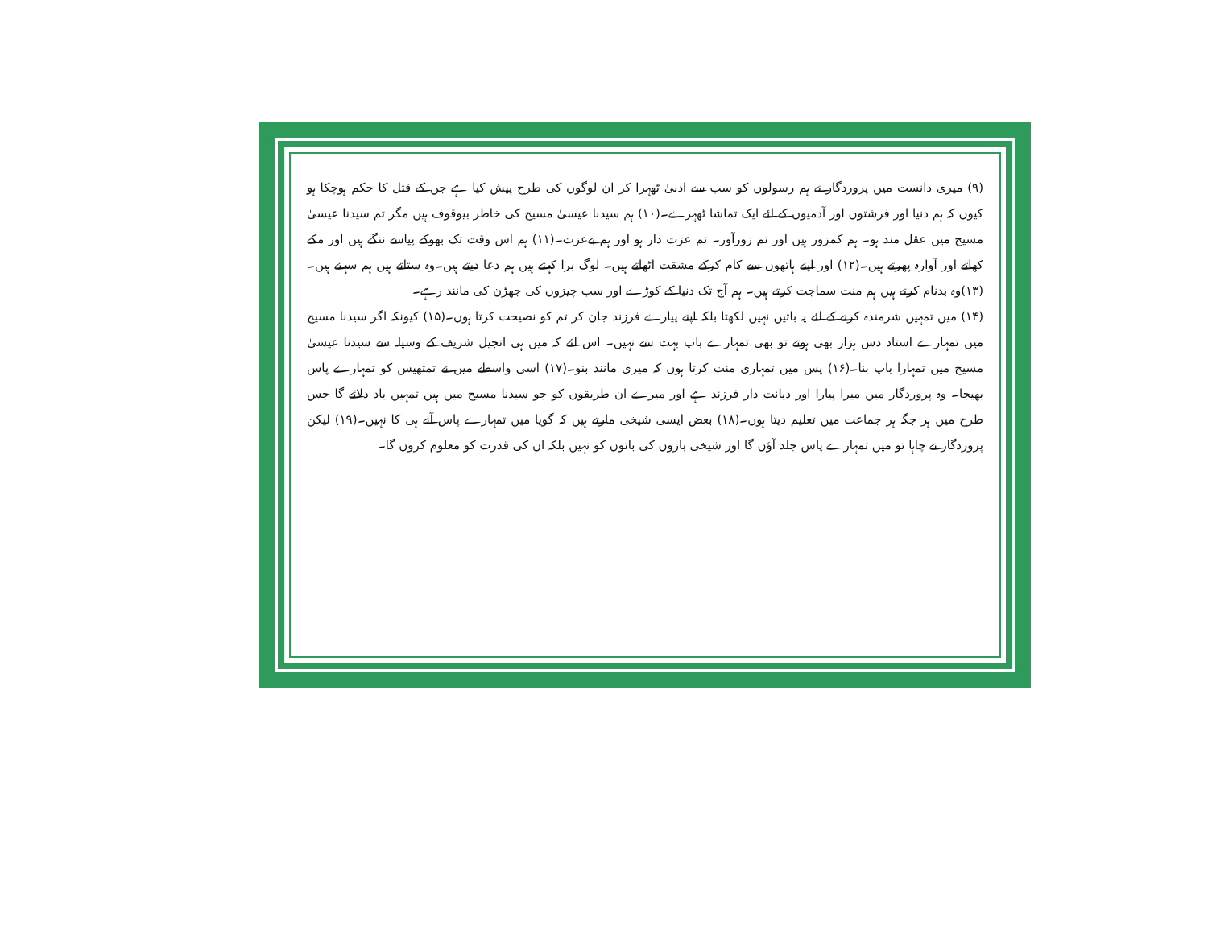(۹) میری دانست میں پروردگار نے ہم رسولوں کو سب سے ادنیٰ ٹھہرا کر ان لوگوں کی طرح پیش کیا ہے جن کے قتل کا حکم ہوچکا ہو کیوں کہ ہم دنیا اور فرشتوں اور آدمیوں کے لئے ایک تماشا ٹھہرے۔(۱۰) ہم سیدنا عیسیٰ مسیح کی خاطر بیوقوف ہیں مگر تم سیدنا عیسیٰ مسیح میں عقل مند ہو۔ ہم کمزور ہیں اور تم زورآور۔ تم عزت دار ہو اور ہم بےعزت۔(۱۱) ہم اس وقت تک بھوکے پیاسے ننگے ہیں اور مکے کھاتے اور آوارہ پھرتے ہیں۔(۱۲) اور اپنے ہاتھوں سے کام کرکے مشقت اٹھاتے ہیں۔ لوگ برا کہتے ہیں ہم دعا دیتے ہیں۔وہ ستاتے ہیں ہم سہتے ہیں۔(۱۳)وہ بدنام کرتے ہیں ہم منت سماجت کرتے ہیں۔ ہم آج تک دنیا کے کوڑے اور سب چیزوں کی جھڑن کی مانند رہے۔
(۱۴) میں تمہیں شرمندہ کرنے کے لئے یہ باتیں نہیں لکھتا بلکہ اپنے پیارے فرزند جان کر تم کو نصیحت کرتا ہوں۔(۱۵) کیونکہ اگر سیدنا مسیح میں تمہارے استاد دس ہزار بھی ہوتے تو بھی تمہارے باپ بہت سے نہیں۔ اس لئے کہ میں ہی انجیل شریف کے وسیلہ سے سیدنا عیسیٰ مسیح میں تمہارا باپ بنا۔(۱۶) پس میں تمہاری منت کرتا ہوں کہ میری مانند بنو۔(۱۷) اسی واسطے میں نے تمتھیس کو تمہارے پاس بھیجا۔ وہ پروردگار میں میرا پیارا اور دیانت دار فرزند ہے اور میرے ان طریقوں کو جو سیدنا مسیح میں ہیں تمہیں یاد دلائے گا جس طرح میں ہر جگہ ہر جماعت میں تعلیم دیتا ہوں۔(۱۸) بعض ایسی شیخی مارتے ہیں کہ گویا میں تمہارے پاس آنے ہی کا نہیں۔(۱۹) لیکن پروردگار نے چاہا تو میں تمہارے پاس جلد آؤں گا اور شیخی بازوں کی باتوں کو نہیں بلکہ ان کی قدرت کو معلوم کروں گا۔